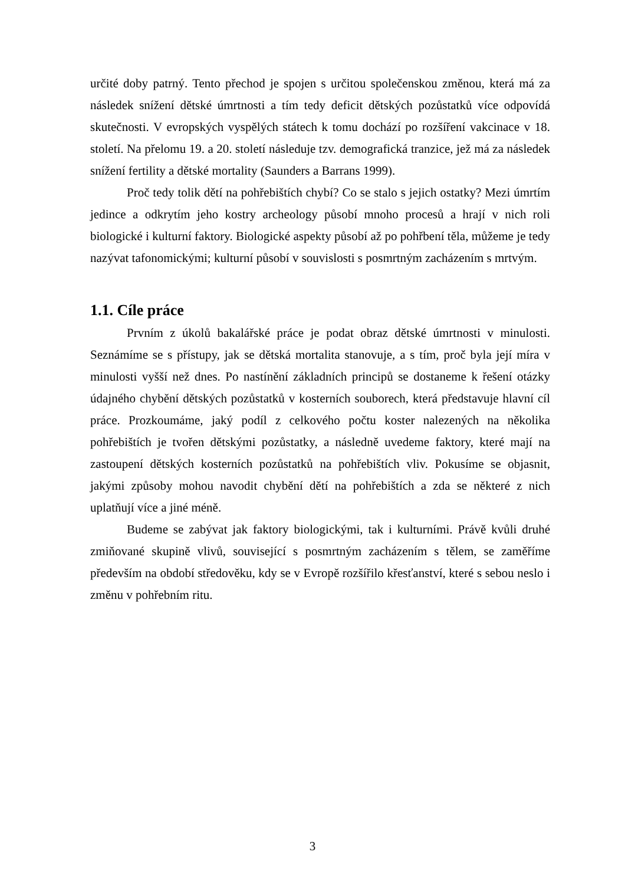určité doby patrný. Tento přechod je spojen s určitou společenskou změnou, která má za následek snížení dětské úmrtnosti a tím tedy deficit dětských pozůstatků více odpovídá skutečnosti. V evropských vyspělých státech k tomu dochází po rozšíření vakcinace v 18. století. Na přelomu 19. a 20. století následuje tzv. demografická tranzice, jež má za následek snížení fertility a dětské mortality (Saunders a Barrans 1999).
Proč tedy tolik dětí na pohřebištích chybí? Co se stalo s jejich ostatky? Mezi úmrtím jedince a odkrytím jeho kostry archeology působí mnoho procesů a hrají v nich roli biologické i kulturní faktory. Biologické aspekty působí až po pohřbení těla, můžeme je tedy nazývat tafonomickými; kulturní působí v souvislosti s posmrtným zacházením s mrtvým.
1.1. Cíle práce
Prvním z úkolů bakalářské práce je podat obraz dětské úmrtnosti v minulosti. Seznámíme se s přístupy, jak se dětská mortalita stanovuje, a s tím, proč byla její míra v minulosti vyšší než dnes. Po nastínění základních principů se dostaneme k řešení otázky údajného chybění dětských pozůstatků v kosterních souborech, která představuje hlavní cíl práce. Prozkoumáme, jaký podíl z celkového počtu koster nalezených na několika pohřebištích je tvořen dětskými pozůstatky, a následně uvedeme faktory, které mají na zastoupení dětských kosterních pozůstatků na pohřebištích vliv. Pokusíme se objasnit, jakými způsoby mohou navodit chybění dětí na pohřebištích a zda se některé z nich uplatňují více a jiné méně.
Budeme se zabývat jak faktory biologickými, tak i kulturními. Právě kvůli druhé zmiňované skupině vlivů, související s posmrtným zacházením s tělem, se zaměříme především na období středověku, kdy se v Evropě rozšířilo křesťanství, které s sebou neslo i změnu v pohřebním ritu.
3